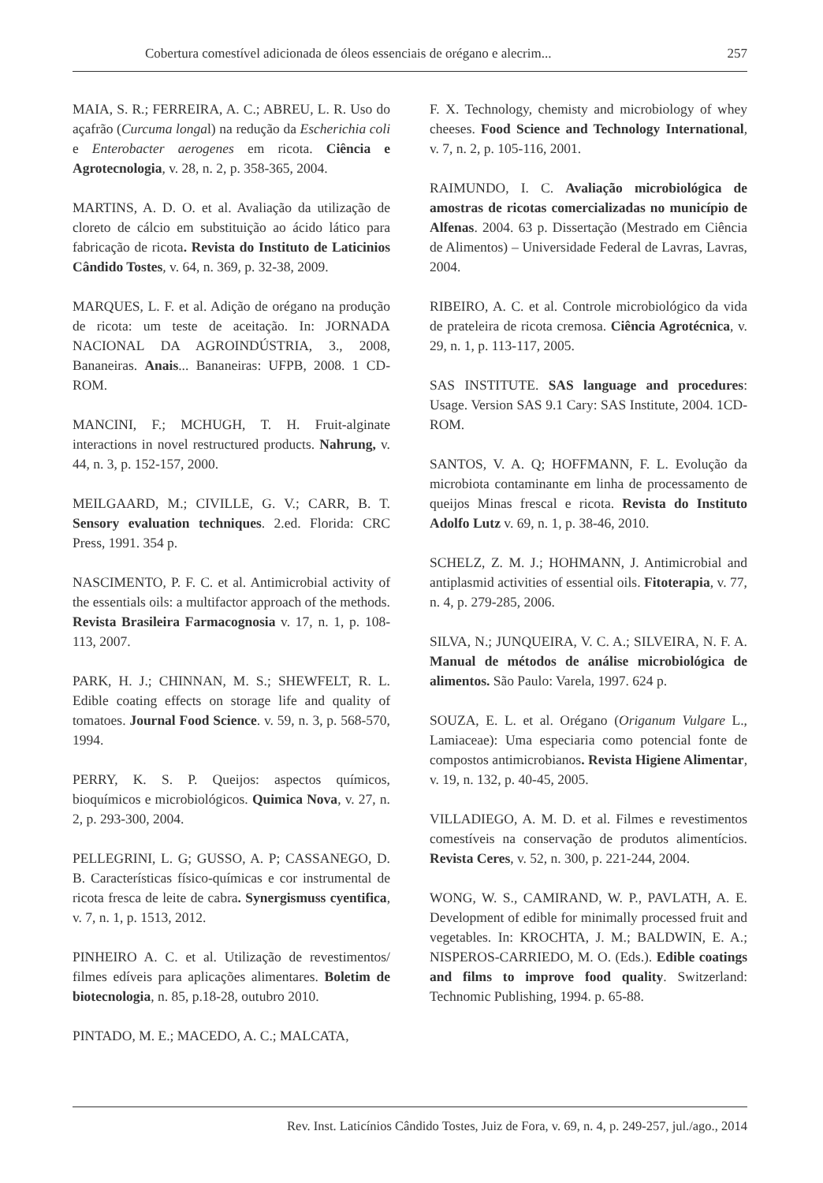Cobertura comestível adicionada de óleos essenciais de orégano e alecrim... 257
MAIA, S. R.; FERREIRA, A. C.; ABREU, L. R. Uso do açafrão (Curcuma longal) na redução da Escherichia coli e Enterobacter aerogenes em ricota. Ciência e Agrotecnologia, v. 28, n. 2, p. 358-365, 2004.
MARTINS, A. D. O. et al. Avaliação da utilização de cloreto de cálcio em substituição ao ácido lático para fabricação de ricota. Revista do Instituto de Laticinios Cândido Tostes, v. 64, n. 369, p. 32-38, 2009.
MARQUES, L. F. et al. Adição de orégano na produção de ricota: um teste de aceitação. In: JORNADA NACIONAL DA AGROINDÚSTRIA, 3., 2008, Bananeiras. Anais... Bananeiras: UFPB, 2008. 1 CD-ROM.
MANCINI, F.; MCHUGH, T. H. Fruit-alginate interactions in novel restructured products. Nahrung, v. 44, n. 3, p. 152-157, 2000.
MEILGAARD, M.; CIVILLE, G. V.; CARR, B. T. Sensory evaluation techniques. 2.ed. Florida: CRC Press, 1991. 354 p.
NASCIMENTO, P. F. C. et al. Antimicrobial activity of the essentials oils: a multifactor approach of the methods. Revista Brasileira Farmacognosia v. 17, n. 1, p. 108-113, 2007.
PARK, H. J.; CHINNAN, M. S.; SHEWFELT, R. L. Edible coating effects on storage life and quality of tomatoes. Journal Food Science. v. 59, n. 3, p. 568-570, 1994.
PERRY, K. S. P. Queijos: aspectos químicos, bioquímicos e microbiológicos. Quimica Nova, v. 27, n. 2, p. 293-300, 2004.
PELLEGRINI, L. G; GUSSO, A. P; CASSANEGO, D. B. Características físico-químicas e cor instrumental de ricota fresca de leite de cabra. Synergismuss cyentifica, v. 7, n. 1, p. 1513, 2012.
PINHEIRO A. C. et al. Utilização de revestimentos/ filmes edíveis para aplicações alimentares. Boletim de biotecnologia, n. 85, p.18-28, outubro 2010.
PINTADO, M. E.; MACEDO, A. C.; MALCATA,
F. X. Technology, chemisty and microbiology of whey cheeses. Food Science and Technology International, v. 7, n. 2, p. 105-116, 2001.
RAIMUNDO, I. C. Avaliação microbiológica de amostras de ricotas comercializadas no município de Alfenas. 2004. 63 p. Dissertação (Mestrado em Ciência de Alimentos) – Universidade Federal de Lavras, Lavras, 2004.
RIBEIRO, A. C. et al. Controle microbiológico da vida de prateleira de ricota cremosa. Ciência Agrotécnica, v. 29, n. 1, p. 113-117, 2005.
SAS INSTITUTE. SAS language and procedures: Usage. Version SAS 9.1 Cary: SAS Institute, 2004. 1CD-ROM.
SANTOS, V. A. Q; HOFFMANN, F. L. Evolução da microbiota contaminante em linha de processamento de queijos Minas frescal e ricota. Revista do Instituto Adolfo Lutz v. 69, n. 1, p. 38-46, 2010.
SCHELZ, Z. M. J.; HOHMANN, J. Antimicrobial and antiplasmid activities of essential oils. Fitoterapia, v. 77, n. 4, p. 279-285, 2006.
SILVA, N.; JUNQUEIRA, V. C. A.; SILVEIRA, N. F. A. Manual de métodos de análise microbiológica de alimentos. São Paulo: Varela, 1997. 624 p.
SOUZA, E. L. et al. Orégano (Origanum Vulgare L., Lamiaceae): Uma especiaria como potencial fonte de compostos antimicrobianos. Revista Higiene Alimentar, v. 19, n. 132, p. 40-45, 2005.
VILLADIEGO, A. M. D. et al. Filmes e revestimentos comestíveis na conservação de produtos alimentícios. Revista Ceres, v. 52, n. 300, p. 221-244, 2004.
WONG, W. S., CAMIRAND, W. P., PAVLATH, A. E. Development of edible for minimally processed fruit and vegetables. In: KROCHTA, J. M.; BALDWIN, E. A.; NISPEROS-CARRIEDO, M. O. (Eds.). Edible coatings and films to improve food quality. Switzerland: Technomic Publishing, 1994. p. 65-88.
Rev. Inst. Laticínios Cândido Tostes, Juiz de Fora, v. 69, n. 4, p. 249-257, jul./ago., 2014